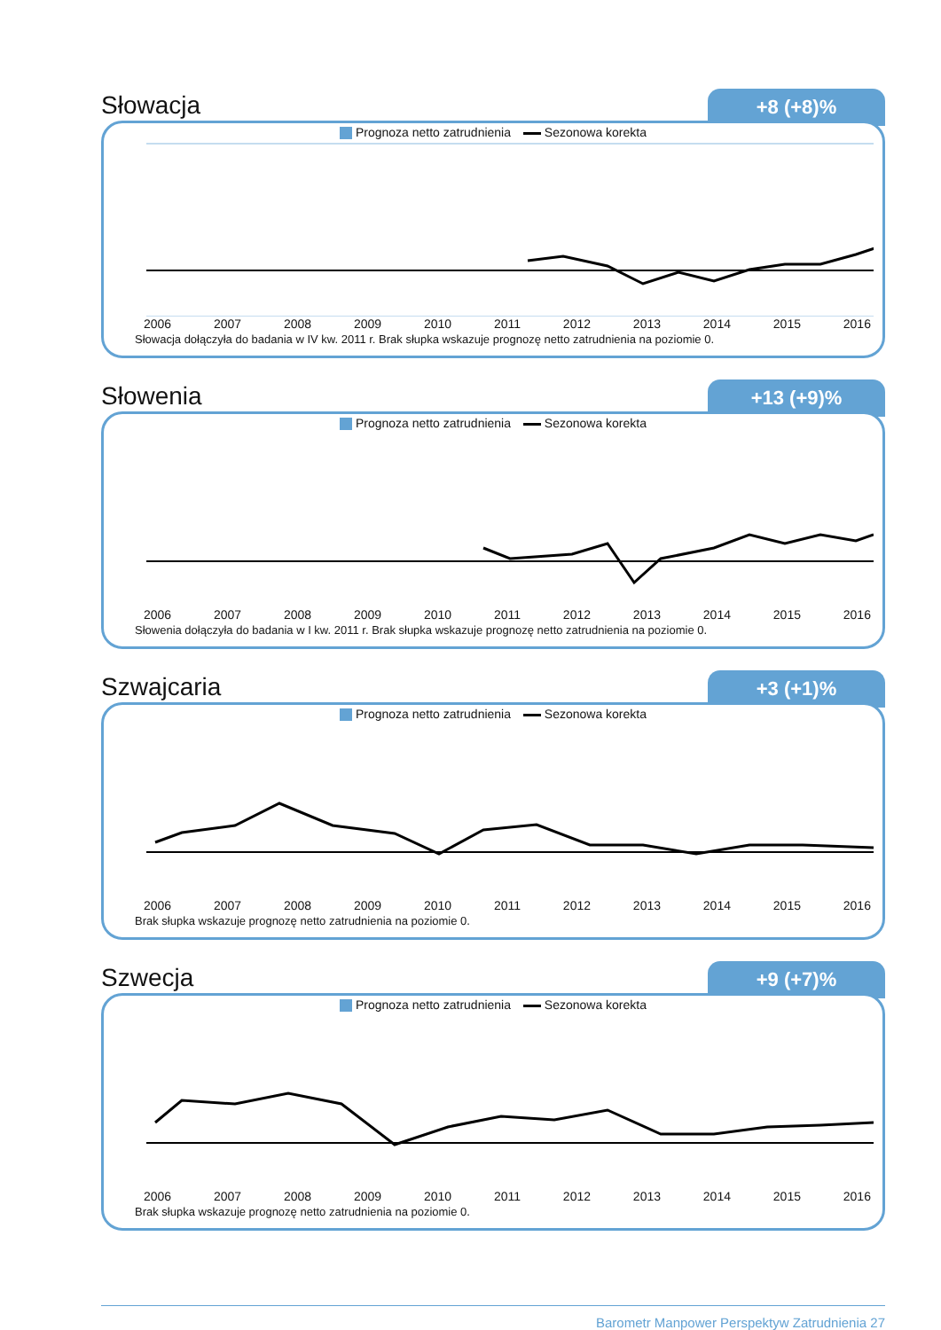Słowacja
+8 (+8)%
Prognoza netto zatrudnienia Sezonowa korekta
2006 2007 2008 2009 2010 2011 2012 2013 2014 2015 2016
Słowacja dołączyła do badania w IV kw. 2011 r. Brak słupka wskazuje prognozę netto zatrudnienia na poziomie 0.
Słowenia
+13 (+9)%
Prognoza netto zatrudnienia Sezonowa korekta
2006 2007 2008 2009 2010 2011 2012 2013 2014 2015 2016
Słowenia dołączyła do badania w I kw. 2011 r. Brak słupka wskazuje prognozę netto zatrudnienia na poziomie 0.
Szwajcaria
+3 (+1)%
Prognoza netto zatrudnienia Sezonowa korekta
2006 2007 2008 2009 2010 2011 2012 2013 2014 2015 2016
Brak słupka wskazuje prognozę netto zatrudnienia na poziomie 0.
Szwecja
+9 (+7)%
Prognoza netto zatrudnienia Sezonowa korekta
2006 2007 2008 2009 2010 2011 2012 2013 2014 2015 2016
Brak słupka wskazuje prognozę netto zatrudnienia na poziomie 0.
Barometr Manpower Perspektyw Zatrudnienia 27